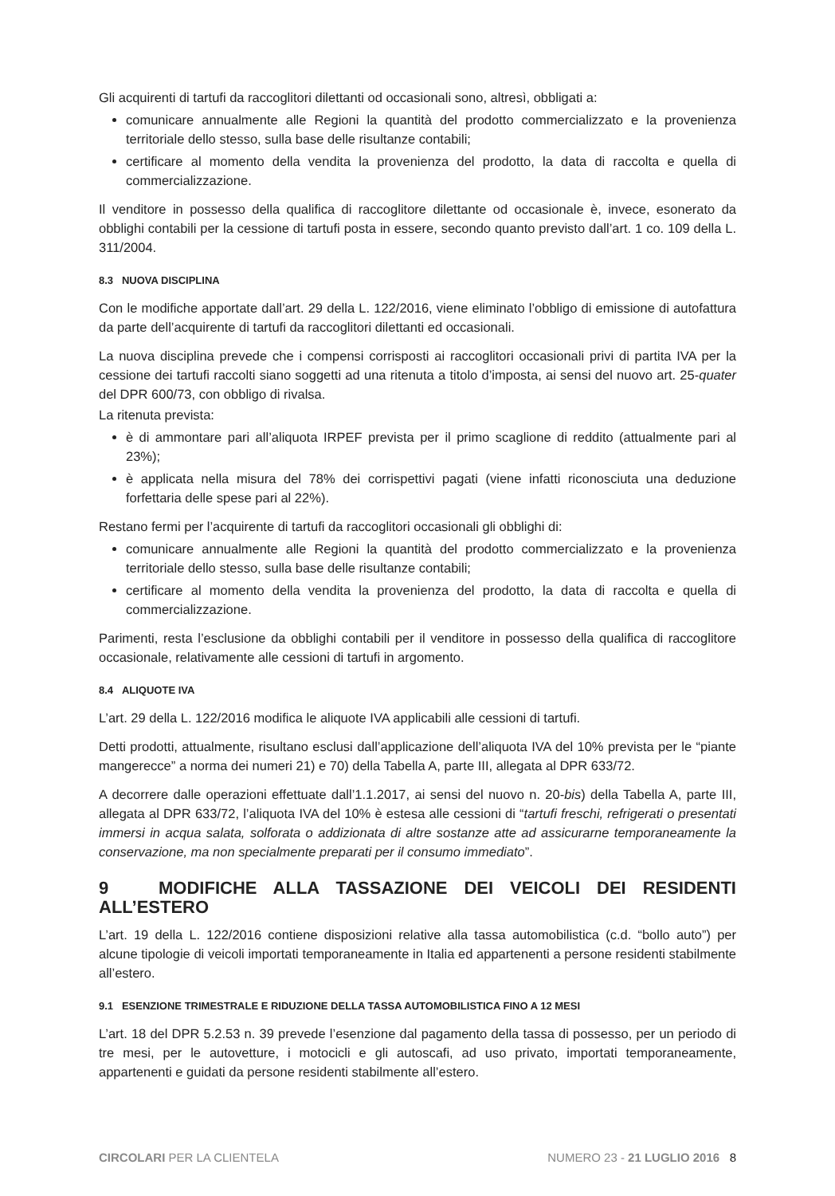Gli acquirenti di tartufi da raccoglitori dilettanti od occasionali sono, altresì, obbligati a:
comunicare annualmente alle Regioni la quantità del prodotto commercializzato e la provenienza territoriale dello stesso, sulla base delle risultanze contabili;
certificare al momento della vendita la provenienza del prodotto, la data di raccolta e quella di commercializzazione.
Il venditore in possesso della qualifica di raccoglitore dilettante od occasionale è, invece, esonerato da obblighi contabili per la cessione di tartufi posta in essere, secondo quanto previsto dall’art. 1 co. 109 della L. 311/2004.
8.3 NUOVA DISCIPLINA
Con le modifiche apportate dall’art. 29 della L. 122/2016, viene eliminato l’obbligo di emissione di autofattura da parte dell’acquirente di tartufi da raccoglitori dilettanti ed occasionali.
La nuova disciplina prevede che i compensi corrisposti ai raccoglitori occasionali privi di partita IVA per la cessione dei tartufi raccolti siano soggetti ad una ritenuta a titolo d’imposta, ai sensi del nuovo art. 25-quater del DPR 600/73, con obbligo di rivalsa.
La ritenuta prevista:
è di ammontare pari all’aliquota IRPEF prevista per il primo scaglione di reddito (attualmente pari al 23%);
è applicata nella misura del 78% dei corrispettivi pagati (viene infatti riconosciuta una deduzione forfettaria delle spese pari al 22%).
Restano fermi per l’acquirente di tartufi da raccoglitori occasionali gli obblighi di:
comunicare annualmente alle Regioni la quantità del prodotto commercializzato e la provenienza territoriale dello stesso, sulla base delle risultanze contabili;
certificare al momento della vendita la provenienza del prodotto, la data di raccolta e quella di commercializzazione.
Parimenti, resta l’esclusione da obblighi contabili per il venditore in possesso della qualifica di raccoglitore occasionale, relativamente alle cessioni di tartufi in argomento.
8.4 ALIQUOTE IVA
L’art. 29 della L. 122/2016 modifica le aliquote IVA applicabili alle cessioni di tartufi.
Detti prodotti, attualmente, risultano esclusi dall’applicazione dell’aliquota IVA del 10% prevista per le “piante mangerecce” a norma dei numeri 21) e 70) della Tabella A, parte III, allegata al DPR 633/72.
A decorrere dalle operazioni effettuate dall’1.1.2017, ai sensi del nuovo n. 20-bis) della Tabella A, parte III, allegata al DPR 633/72, l’aliquota IVA del 10% è estesa alle cessioni di “tartufi freschi, refrigerati o presentati immersi in acqua salata, solforata o addizionata di altre sostanze atte ad assicurarne temporaneamente la conservazione, ma non specialmente preparati per il consumo immediato”.
9 MODIFICHE ALLA TASSAZIONE DEI VEICOLI DEI RESIDENTI ALL’ESTERO
L’art. 19 della L. 122/2016 contiene disposizioni relative alla tassa automobilistica (c.d. “bollo auto”) per alcune tipologie di veicoli importati temporaneamente in Italia ed appartenenti a persone residenti stabilmente all’estero.
9.1 ESENZIONE TRIMESTRALE E RIDUZIONE DELLA TASSA AUTOMOBILISTICA FINO A 12 MESI
L’art. 18 del DPR 5.2.53 n. 39 prevede l’esenzione dal pagamento della tassa di possesso, per un periodo di tre mesi, per le autovetture, i motocicli e gli autoscafi, ad uso privato, importati temporaneamente, appartenenti e guidati da persone residenti stabilmente all’estero.
CIRCOLARI PER LA CLIENTELA NUMERO 23 - 21 LUGLIO 2016 8